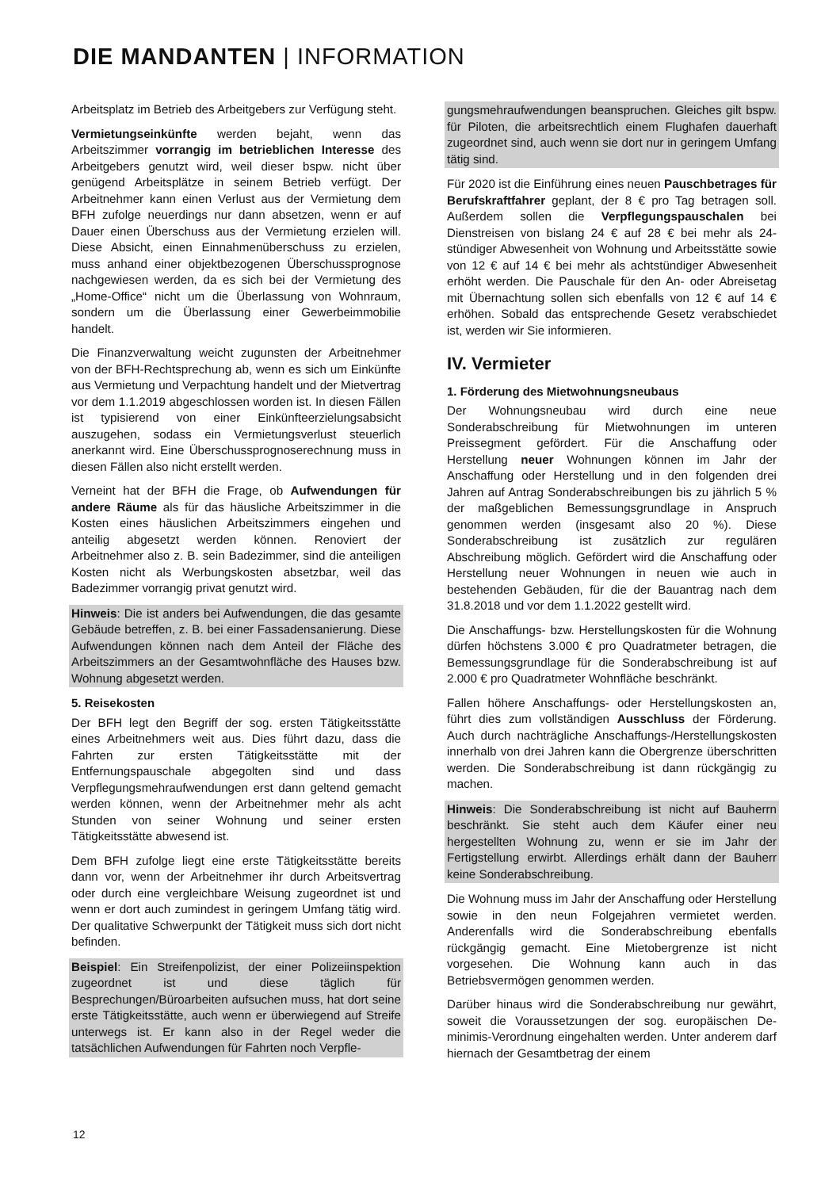DIE MANDANTEN | INFORMATION
Arbeitsplatz im Betrieb des Arbeitgebers zur Verfügung steht.
Vermietungseinkünfte werden bejaht, wenn das Arbeitszimmer vorrangig im betrieblichen Interesse des Arbeitgebers genutzt wird, weil dieser bspw. nicht über genügend Arbeitsplätze in seinem Betrieb verfügt. Der Arbeitnehmer kann einen Verlust aus der Vermietung dem BFH zufolge neuerdings nur dann absetzen, wenn er auf Dauer einen Überschuss aus der Vermietung erzielen will. Diese Absicht, einen Einnahmenüberschuss zu erzielen, muss anhand einer objektbezogenen Überschussprognose nachgewiesen werden, da es sich bei der Vermietung des „Home-Office“ nicht um die Überlassung von Wohnraum, sondern um die Überlassung einer Gewerbeimmobilie handelt.
Die Finanzverwaltung weicht zugunsten der Arbeitnehmer von der BFH-Rechtsprechung ab, wenn es sich um Einkünfte aus Vermietung und Verpachtung handelt und der Mietvertrag vor dem 1.1.2019 abgeschlossen worden ist. In diesen Fällen ist typisierend von einer Einkünfteerzielungsabsicht auszugehen, sodass ein Vermietungsverlust steuerlich anerkannt wird. Eine Überschussprognoserechnung muss in diesen Fällen also nicht erstellt werden.
Verneint hat der BFH die Frage, ob Aufwendungen für andere Räume als für das häusliche Arbeitszimmer in die Kosten eines häuslichen Arbeitszimmers eingehen und anteilig abgesetzt werden können. Renoviert der Arbeitnehmer also z. B. sein Badezimmer, sind die anteiligen Kosten nicht als Werbungskosten absetzbar, weil das Badezimmer vorrangig privat genutzt wird.
Hinweis: Die ist anders bei Aufwendungen, die das gesamte Gebäude betreffen, z. B. bei einer Fassadensanierung. Diese Aufwendungen können nach dem Anteil der Fläche des Arbeitszimmers an der Gesamtwohnfläche des Hauses bzw. Wohnung abgesetzt werden.
5. Reisekosten
Der BFH legt den Begriff der sog. ersten Tätigkeitsstätte eines Arbeitnehmers weit aus. Dies führt dazu, dass die Fahrten zur ersten Tätigkeitsstätte mit der Entfernungspauschale abgegolten sind und dass Verpflegungsmehraufwendungen erst dann geltend gemacht werden können, wenn der Arbeitnehmer mehr als acht Stunden von seiner Wohnung und seiner ersten Tätigkeitsstätte abwesend ist.
Dem BFH zufolge liegt eine erste Tätigkeitsstätte bereits dann vor, wenn der Arbeitnehmer ihr durch Arbeitsvertrag oder durch eine vergleichbare Weisung zugeordnet ist und wenn er dort auch zumindest in geringem Umfang tätig wird. Der qualitative Schwerpunkt der Tätigkeit muss sich dort nicht befinden.
Beispiel: Ein Streifenpolizist, der einer Polizeiinspektion zugeordnet ist und diese täglich für Besprechungen/Büroarbeiten aufsuchen muss, hat dort seine erste Tätigkeitsstätte, auch wenn er überwiegend auf Streife unterwegs ist. Er kann also in der Regel weder die tatsächlichen Aufwendungen für Fahrten noch Verpfle-
gungsmehraufwendungen beanspruchen. Gleiches gilt bspw. für Piloten, die arbeitsrechtlich einem Flughafen dauerhaft zugeordnet sind, auch wenn sie dort nur in geringem Umfang tätig sind.
Für 2020 ist die Einführung eines neuen Pauschbetrages für Berufskraftfahrer geplant, der 8 € pro Tag betragen soll. Außerdem sollen die Verpflegungspauschalen bei Dienstreisen von bislang 24 € auf 28 € bei mehr als 24-stündiger Abwesenheit von Wohnung und Arbeitsstätte sowie von 12 € auf 14 € bei mehr als achtstündiger Abwesenheit erhöht werden. Die Pauschale für den An- oder Abreisetag mit Übernachtung sollen sich ebenfalls von 12 € auf 14 € erhöhen. Sobald das entsprechende Gesetz verabschiedet ist, werden wir Sie informieren.
IV. Vermieter
1. Förderung des Mietwohnungsneubaus
Der Wohnungsneubau wird durch eine neue Sonderabschreibung für Mietwohnungen im unteren Preissegment gefördert. Für die Anschaffung oder Herstellung neuer Wohnungen können im Jahr der Anschaffung oder Herstellung und in den folgenden drei Jahren auf Antrag Sonderabschreibungen bis zu jährlich 5 % der maßgeblichen Bemessungsgrundlage in Anspruch genommen werden (insgesamt also 20 %). Diese Sonderabschreibung ist zusätzlich zur regulären Abschreibung möglich. Gefördert wird die Anschaffung oder Herstellung neuer Wohnungen in neuen wie auch in bestehenden Gebäuden, für die der Bauantrag nach dem 31.8.2018 und vor dem 1.1.2022 gestellt wird.
Die Anschaffungs- bzw. Herstellungskosten für die Wohnung dürfen höchstens 3.000 € pro Quadratmeter betragen, die Bemessungsgrundlage für die Sonderabschreibung ist auf 2.000 € pro Quadratmeter Wohnfläche beschränkt.
Fallen höhere Anschaffungs- oder Herstellungskosten an, führt dies zum vollständigen Ausschluss der Förderung. Auch durch nachträgliche Anschaffungs-/Herstellungskosten innerhalb von drei Jahren kann die Obergrenze überschritten werden. Die Sonderabschreibung ist dann rückgängig zu machen.
Hinweis: Die Sonderabschreibung ist nicht auf Bauherrn beschränkt. Sie steht auch dem Käufer einer neu hergestellten Wohnung zu, wenn er sie im Jahr der Fertigstellung erwirbt. Allerdings erhält dann der Bauherr keine Sonderabschreibung.
Die Wohnung muss im Jahr der Anschaffung oder Herstellung sowie in den neun Folgejahren vermietet werden. Anderenfalls wird die Sonderabschreibung ebenfalls rückgängig gemacht. Eine Mietobergrenze ist nicht vorgesehen. Die Wohnung kann auch in das Betriebsvermögen genommen werden.
Darüber hinaus wird die Sonderabschreibung nur gewährt, soweit die Voraussetzungen der sog. europäischen De-minimis-Verordnung eingehalten werden. Unter anderem darf hiernach der Gesamtbetrag der einem
12